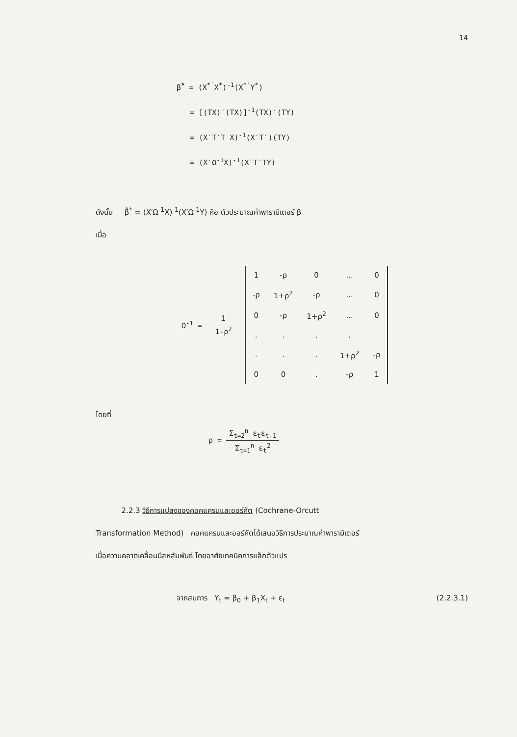14
β̂<sup>*</sup> = (X<sup>*′</sup>X<sup>*</sup>)<sup>-1</sup>(X<sup>*′</sup>Y<sup>*</sup>)
= [(TX)′(TX)]<sup>-1</sup>(TX)′(TY)
= (X′T′T X)<sup>-1</sup>(X′T′)(TY)
= (X′Ω<sup>-1</sup>X)<sup>-1</sup>(X′T′TY)
ดังนั้น β̂<sup>*</sup> = (X′Ω<sup>-1</sup>X)<sup>-1</sup>(X′Ω<sup>-1</sup>Y) คือ ตัวประมาณค่าพารามิเตอร์ β
เมื่อ
Ω<sup>-1</sup> = 1 1-ρ<sup>2</sup>
| 1 | -ρ | 0 | ... | 0 |
| -ρ | 1+ρ<sup>2</sup> | -ρ | ... | 0 |
| 0 | -ρ | 1+ρ<sup>2</sup> | ... | 0 |
| . | . | . | . | |
| . | . | . | 1+ρ<sup>2</sup> | -ρ |
| 0 | 0 | . | -ρ | 1 |
โดยที่
ρ = Σ<sub>t=2</sub><sup>n</sup> ε<sub>t</sub>ε<sub>t-1</sub> Σ<sub>t=1</sub><sup>n</sup> ε<sub>t</sub><sup>2</sup>
2.2.3 วิธีการแปลงของคอคแครนและออร์คัต (Cochrane-Orcutt
Transformation Method) คอคแครนและออร์คัตได้เสนอวิธีการประมาณค่าพารามิเตอร์
เมื่อความคลาดเคลื่อนมีสหสัมพันธ์ โดยอาศัยเทคนิคการแล็กตัวแปร
จากสมการ Y<sub>t</sub> = β<sub>0</sub> + β<sub>1</sub>X<sub>t</sub> + ε<sub>t</sub> (2.2.3.1)